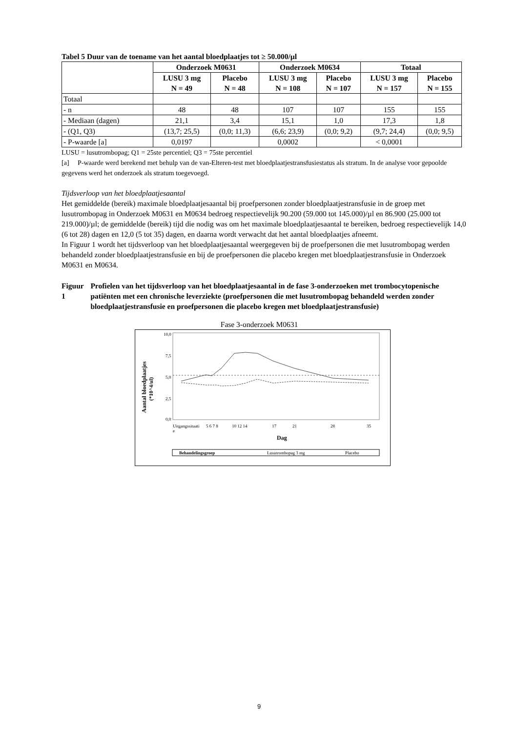Tabel 5 Duur van de toename van het aantal bloedplaatjes tot ≥ 50.000/µl
| | Onderzoek M0631 | | Onderzoek M0634 | | Totaal | |
| --- | --- | --- | --- | --- | --- | --- |
| | LUSU 3 mg N = 49 | Placebo N = 48 | LUSU 3 mg N = 108 | Placebo N = 107 | LUSU 3 mg N = 157 | Placebo N = 155 |
| Totaal | | | | | | |
| - n | 48 | 48 | 107 | 107 | 155 | 155 |
| - Mediaan (dagen) | 21,1 | 3,4 | 15,1 | 1,0 | 17,3 | 1,8 |
| - (Q1, Q3) | (13,7; 25,5) | (0,0; 11,3) | (6,6; 23,9) | (0,0; 9,2) | (9,7; 24,4) | (0,0; 9,5) |
| - P-waarde [a] | 0,0197 | | 0,0002 | | < 0,0001 | |
LUSU = lusutrombopag; Q1 = 25ste percentiel; Q3 = 75ste percentiel
[a] P-waarde werd berekend met behulp van de van-Elteren-test met bloedplaatjestransfusiestatus als stratum. In de analyse voor gepoolde gegevens werd het onderzoek als stratum toegevoegd.
Tijdsverloop van het bloedplaatjesaantal
Het gemiddelde (bereik) maximale bloedplaatjesaantal bij proefpersonen zonder bloedplaatjestransfusie in de groep met lusutrombopag in Onderzoek M0631 en M0634 bedroeg respectievelijk 90.200 (59.000 tot 145.000)/µl en 86.900 (25.000 tot 219.000)/µl; de gemiddelde (bereik) tijd die nodig was om het maximale bloedplaatjesaantal te bereiken, bedroeg respectievelijk 14,0 (6 tot 28) dagen en 12,0 (5 tot 35) dagen, en daarna wordt verwacht dat het aantal bloedplaatjes afneemt.
In Figuur 1 wordt het tijdsverloop van het bloedplaatjesaantal weergegeven bij de proefpersonen die met lusutrombopag werden behandeld zonder bloedplaatjestransfusie en bij de proefpersonen die placebo kregen met bloedplaatjestransfusie in Onderzoek M0631 en M0634.
Figuur 1 Profielen van het tijdsverloop van het bloedplaatjesaantal in de fase 3-onderzoeken met trombocytopenische patiënten met een chronische leverziekte (proefpersonen die met lusutrombopag behandeld werden zonder bloedplaatjestransfusie en proefpersonen die placebo kregen met bloedplaatjestransfusie)
Fase 3-onderzoek M0631
Aantal bloedplaatjes
(*10^4/ul)
10,0
7,5
5,0
2,5
0,0
Uitgangssituati
e
5 6 7 8
10 12 14
17
21
28
35
Dag
Behandelingsgroep
Lusutrombopag 3 mg
Placebo
9